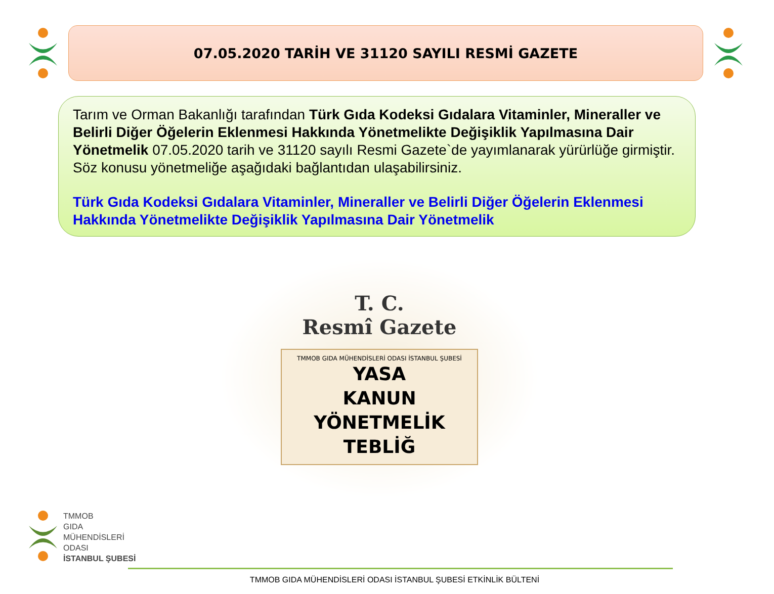07.05.2020 TARİH VE 31120 SAYILI RESMİ GAZETE
Tarım ve Orman Bakanlığı tarafından Türk Gıda Kodeksi Gıdalara Vitaminler, Mineraller ve Belirli Diğer Öğelerin Eklenmesi Hakkında Yönetmelikte Değişiklik Yapılmasına Dair Yönetmelik 07.05.2020 tarih ve 31120 sayılı Resmi Gazete`de yayımlanarak yürürlüğe girmiştir. Söz konusu yönetmeliğe aşağıdaki bağlantıdan ulaşabilirsiniz.
Türk Gıda Kodeksi Gıdalara Vitaminler, Mineraller ve Belirli Diğer Öğelerin Eklenmesi Hakkında Yönetmelikte Değişiklik Yapılmasına Dair Yönetmelik
T. C.
Resmî Gazete
TMMOB GIDA MÜHENDİSLERİ ODASI İSTANBUL ŞUBESİ
YASA
KANUN
YÖNETMELİK
TEBLİĞ
TMMOB
GIDA
MÜHENDİSLERİ
ODASI
İSTANBUL ŞUBESİ
TMMOB GIDA MÜHENDİSLERİ ODASI İSTANBUL ŞUBESİ ETKİNLİK BÜLTENİ